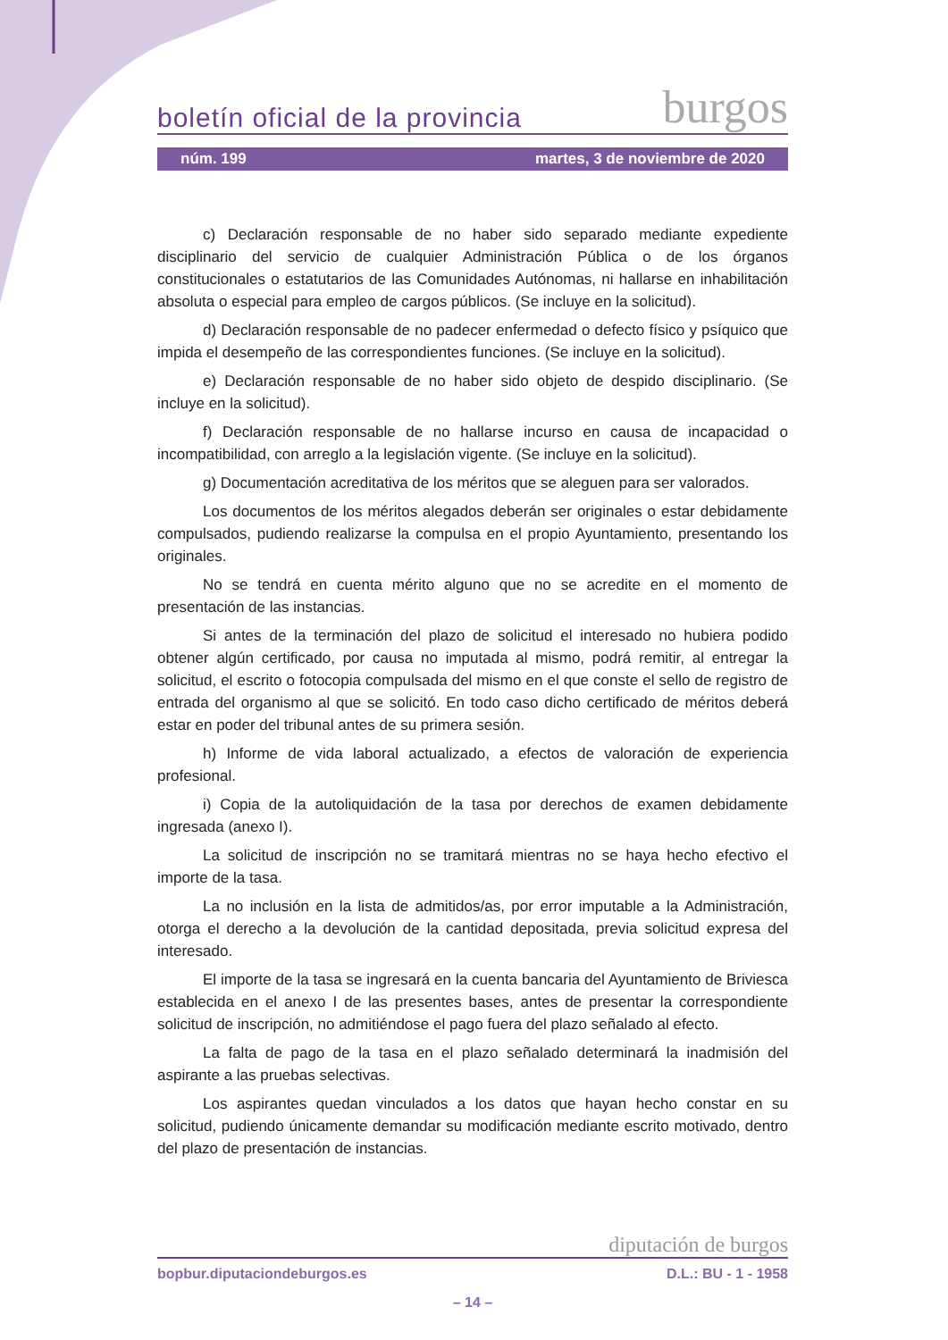boletín oficial de la provincia burgos
núm. 199 martes, 3 de noviembre de 2020
c) Declaración responsable de no haber sido separado mediante expediente disciplinario del servicio de cualquier Administración Pública o de los órganos constitucionales o estatutarios de las Comunidades Autónomas, ni hallarse en inhabilitación absoluta o especial para empleo de cargos públicos. (Se incluye en la solicitud).
d) Declaración responsable de no padecer enfermedad o defecto físico y psíquico que impida el desempeño de las correspondientes funciones. (Se incluye en la solicitud).
e) Declaración responsable de no haber sido objeto de despido disciplinario. (Se incluye en la solicitud).
f) Declaración responsable de no hallarse incurso en causa de incapacidad o incompatibilidad, con arreglo a la legislación vigente. (Se incluye en la solicitud).
g) Documentación acreditativa de los méritos que se aleguen para ser valorados.
Los documentos de los méritos alegados deberán ser originales o estar debidamente compulsados, pudiendo realizarse la compulsa en el propio Ayuntamiento, presentando los originales.
No se tendrá en cuenta mérito alguno que no se acredite en el momento de presentación de las instancias.
Si antes de la terminación del plazo de solicitud el interesado no hubiera podido obtener algún certificado, por causa no imputada al mismo, podrá remitir, al entregar la solicitud, el escrito o fotocopia compulsada del mismo en el que conste el sello de registro de entrada del organismo al que se solicitó. En todo caso dicho certificado de méritos deberá estar en poder del tribunal antes de su primera sesión.
h) Informe de vida laboral actualizado, a efectos de valoración de experiencia profesional.
i) Copia de la autoliquidación de la tasa por derechos de examen debidamente ingresada (anexo I).
La solicitud de inscripción no se tramitará mientras no se haya hecho efectivo el importe de la tasa.
La no inclusión en la lista de admitidos/as, por error imputable a la Administración, otorga el derecho a la devolución de la cantidad depositada, previa solicitud expresa del interesado.
El importe de la tasa se ingresará en la cuenta bancaria del Ayuntamiento de Briviesca establecida en el anexo I de las presentes bases, antes de presentar la correspondiente solicitud de inscripción, no admitiéndose el pago fuera del plazo señalado al efecto.
La falta de pago de la tasa en el plazo señalado determinará la inadmisión del aspirante a las pruebas selectivas.
Los aspirantes quedan vinculados a los datos que hayan hecho constar en su solicitud, pudiendo únicamente demandar su modificación mediante escrito motivado, dentro del plazo de presentación de instancias.
diputación de burgos
bopbur.diputaciondeburgos.es D.L.: BU - 1 - 1958
– 14 –